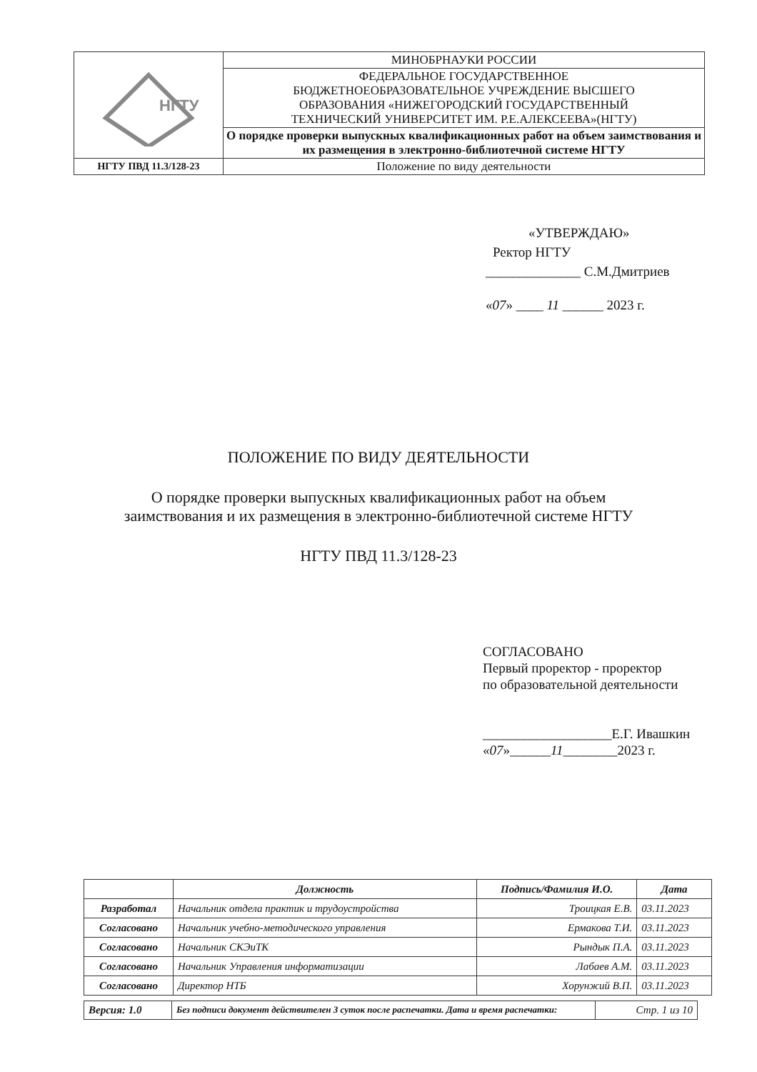| НГТУ | МИНОБРНАУКИ РОССИИ |
| | ФЕДЕРАЛЬНОЕ ГОСУДАРСТВЕННОЕ БЮДЖЕТНОЕОБРАЗОВАТЕЛЬНОЕ УЧРЕЖДЕНИЕ ВЫСШЕГО ОБРАЗОВАНИЯ «НИЖЕГОРОДСКИЙ ГОСУДАРСТВЕННЫЙ ТЕХНИЧЕСКИЙ УНИВЕРСИТЕТ ИМ. Р.Е.АЛЕКСЕЕВА»(НГТУ) |
| | О порядке проверки выпускных квалификационных работ на объем заимствования и их размещения в электронно-библиотечной системе НГТУ |
| НГТУ ПВД 11.3/128-23 | Положение по виду деятельности |
«УТВЕРЖДАЮ»
Ректор НГТУ
______________ С.М.Дмитриев
«07» ____ 11 ______ 2023 г.
ПОЛОЖЕНИЕ ПО ВИДУ ДЕЯТЕЛЬНОСТИ
О порядке проверки выпускных квалификационных работ на объем
заимствования и их размещения в электронно-библиотечной системе НГТУ
НГТУ ПВД 11.3/128-23
СОГЛАСОВАНО
Первый проректор - проректор
по образовательной деятельности
___________________Е.Г. Ивашкин
«07»______11________2023 г.
| | Должность | Подпись/Фамилия И.О. | Дата |
| --- | --- | --- | --- |
| Разработал | Начальник отдела практик и трудоустройства | Троицкая Е.В. | 03.11.2023 |
| Согласовано | Начальник учебно-методического управления | Ермакова Т.И. | 03.11.2023 |
| Согласовано | Начальник СКЭиТК | Рындык П.А. | 03.11.2023 |
| Согласовано | Начальник Управления информатизации | Лабаев А.М. | 03.11.2023 |
| Согласовано | Директор НТБ | Хорунжий В.П. | 03.11.2023 |
| Версия: 1.0 | Без подписи документ действителен 3 суток после распечатки. Дата и время распечатки: | Стр. 1 из 10 |